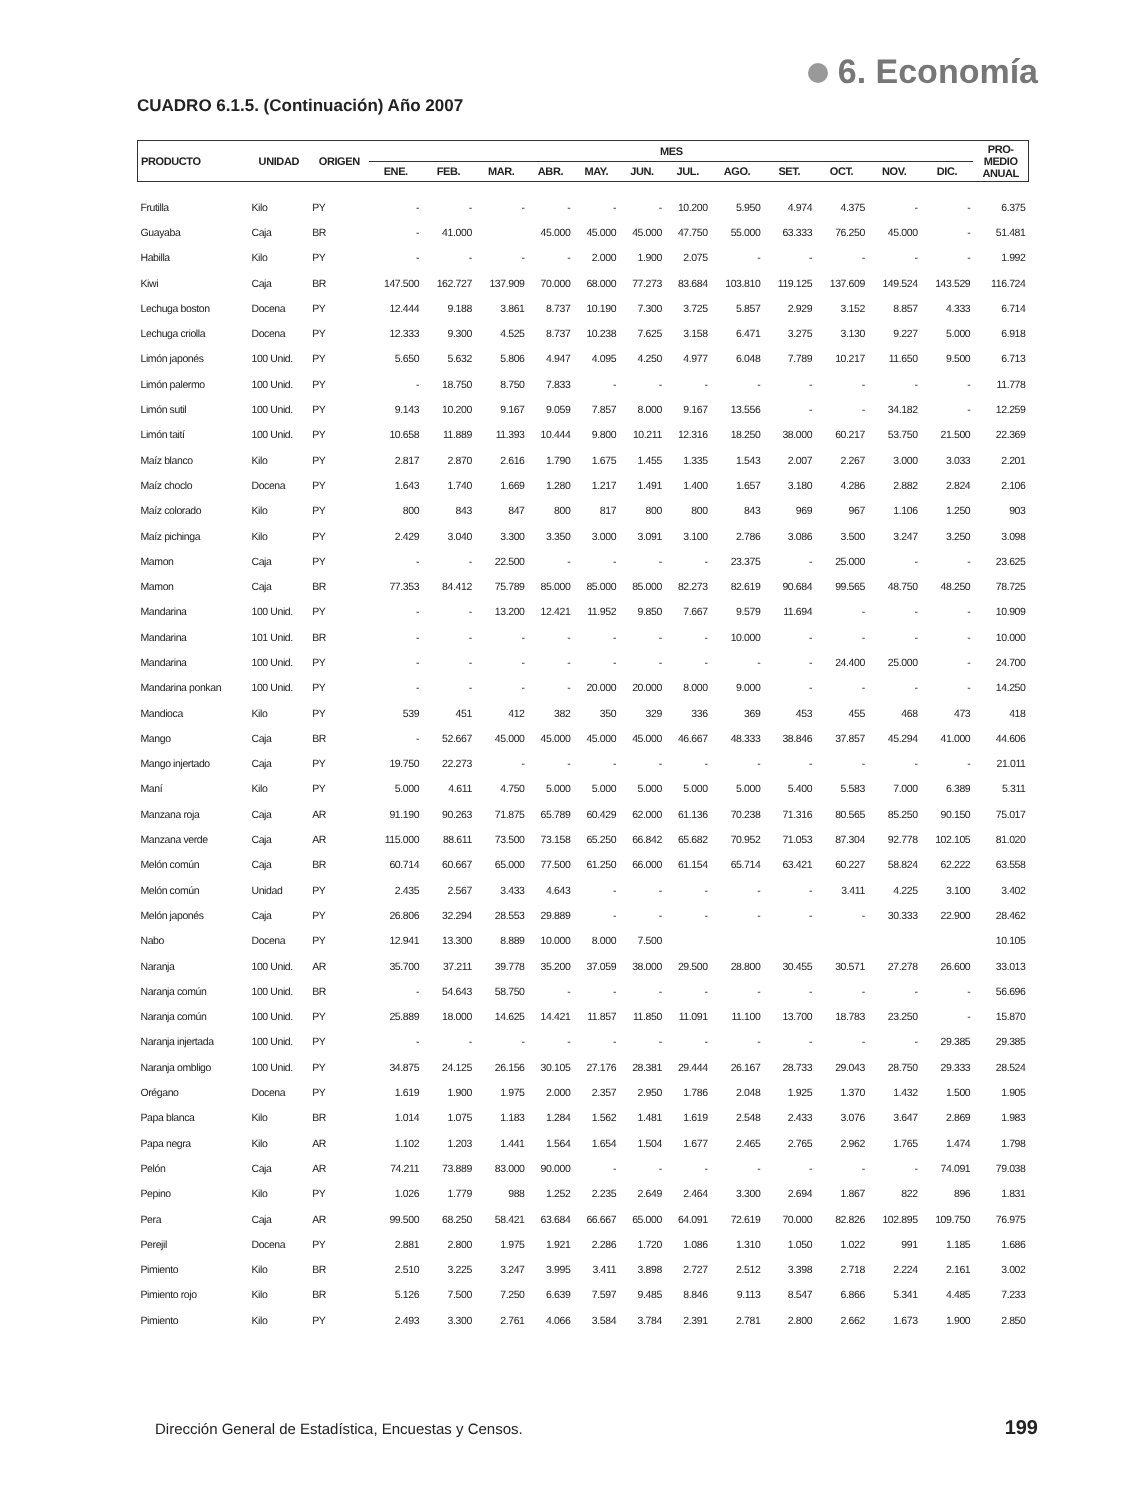6. Economía
CUADRO 6.1.5. (Continuación) Año 2007
| PRODUCTO | UNIDAD | ORIGEN | MES | | | | | | | | | | | | PRO- MEDIO ANUAL |
| --- | --- | --- | --- | --- | --- | --- | --- | --- | --- | --- | --- | --- | --- | --- | --- |
| | | | ENE. | FEB. | MAR. | ABR. | MAY. | JUN. | JUL. | AGO. | SET. | OCT. | NOV. | DIC. | |
| Frutilla | Kilo | PY | - | - | - | - | - | - | 10.200 | 5.950 | 4.974 | 4.375 | - | - | 6.375 |
| Guayaba | Caja | BR | - | 41.000 | | 45.000 | 45.000 | 45.000 | 47.750 | 55.000 | 63.333 | 76.250 | 45.000 | - | 51.481 |
| Habilla | Kilo | PY | - | - | - | - | 2.000 | 1.900 | 2.075 | - | - | - | - | - | 1.992 |
| Kiwi | Caja | BR | 147.500 | 162.727 | 137.909 | 70.000 | 68.000 | 77.273 | 83.684 | 103.810 | 119.125 | 137.609 | 149.524 | 143.529 | 116.724 |
| Lechuga boston | Docena | PY | 12.444 | 9.188 | 3.861 | 8.737 | 10.190 | 7.300 | 3.725 | 5.857 | 2.929 | 3.152 | 8.857 | 4.333 | 6.714 |
| Lechuga criolla | Docena | PY | 12.333 | 9.300 | 4.525 | 8.737 | 10.238 | 7.625 | 3.158 | 6.471 | 3.275 | 3.130 | 9.227 | 5.000 | 6.918 |
| Limón japonés | 100 Unid. | PY | 5.650 | 5.632 | 5.806 | 4.947 | 4.095 | 4.250 | 4.977 | 6.048 | 7.789 | 10.217 | 11.650 | 9.500 | 6.713 |
| Limón palermo | 100 Unid. | PY | - | 18.750 | 8.750 | 7.833 | - | - | - | - | - | - | - | - | 11.778 |
| Limón sutil | 100 Unid. | PY | 9.143 | 10.200 | 9.167 | 9.059 | 7.857 | 8.000 | 9.167 | 13.556 | - | - | 34.182 | - | 12.259 |
| Limón taití | 100 Unid. | PY | 10.658 | 11.889 | 11.393 | 10.444 | 9.800 | 10.211 | 12.316 | 18.250 | 38.000 | 60.217 | 53.750 | 21.500 | 22.369 |
| Maíz blanco | Kilo | PY | 2.817 | 2.870 | 2.616 | 1.790 | 1.675 | 1.455 | 1.335 | 1.543 | 2.007 | 2.267 | 3.000 | 3.033 | 2.201 |
| Maíz choclo | Docena | PY | 1.643 | 1.740 | 1.669 | 1.280 | 1.217 | 1.491 | 1.400 | 1.657 | 3.180 | 4.286 | 2.882 | 2.824 | 2.106 |
| Maíz colorado | Kilo | PY | 800 | 843 | 847 | 800 | 817 | 800 | 800 | 843 | 969 | 967 | 1.106 | 1.250 | 903 |
| Maíz pichinga | Kilo | PY | 2.429 | 3.040 | 3.300 | 3.350 | 3.000 | 3.091 | 3.100 | 2.786 | 3.086 | 3.500 | 3.247 | 3.250 | 3.098 |
| Mamon | Caja | PY | - | - | 22.500 | - | - | - | - | 23.375 | - | 25.000 | - | - | 23.625 |
| Mamon | Caja | BR | 77.353 | 84.412 | 75.789 | 85.000 | 85.000 | 85.000 | 82.273 | 82.619 | 90.684 | 99.565 | 48.750 | 48.250 | 78.725 |
| Mandarina | 100 Unid. | PY | - | - | 13.200 | 12.421 | 11.952 | 9.850 | 7.667 | 9.579 | 11.694 | - | - | - | 10.909 |
| Mandarina | 101 Unid. | BR | - | - | - | - | - | - | - | 10.000 | - | - | - | - | 10.000 |
| Mandarina | 100 Unid. | PY | - | - | - | - | - | - | - | - | - | 24.400 | 25.000 | - | 24.700 |
| Mandarina ponkan | 100 Unid. | PY | - | - | - | - | 20.000 | 20.000 | 8.000 | 9.000 | - | - | - | - | 14.250 |
| Mandioca | Kilo | PY | 539 | 451 | 412 | 382 | 350 | 329 | 336 | 369 | 453 | 455 | 468 | 473 | 418 |
| Mango | Caja | BR | - | 52.667 | 45.000 | 45.000 | 45.000 | 45.000 | 46.667 | 48.333 | 38.846 | 37.857 | 45.294 | 41.000 | 44.606 |
| Mango injertado | Caja | PY | 19.750 | 22.273 | - | - | - | - | - | - | - | - | - | - | 21.011 |
| Maní | Kilo | PY | 5.000 | 4.611 | 4.750 | 5.000 | 5.000 | 5.000 | 5.000 | 5.000 | 5.400 | 5.583 | 7.000 | 6.389 | 5.311 |
| Manzana roja | Caja | AR | 91.190 | 90.263 | 71.875 | 65.789 | 60.429 | 62.000 | 61.136 | 70.238 | 71.316 | 80.565 | 85.250 | 90.150 | 75.017 |
| Manzana verde | Caja | AR | 115.000 | 88.611 | 73.500 | 73.158 | 65.250 | 66.842 | 65.682 | 70.952 | 71.053 | 87.304 | 92.778 | 102.105 | 81.020 |
| Melón común | Caja | BR | 60.714 | 60.667 | 65.000 | 77.500 | 61.250 | 66.000 | 61.154 | 65.714 | 63.421 | 60.227 | 58.824 | 62.222 | 63.558 |
| Melón común | Unidad | PY | 2.435 | 2.567 | 3.433 | 4.643 | - | - | - | - | - | 3.411 | 4.225 | 3.100 | 3.402 |
| Melón japonés | Caja | PY | 26.806 | 32.294 | 28.553 | 29.889 | - | - | - | - | - | - | 30.333 | 22.900 | 28.462 |
| Nabo | Docena | PY | 12.941 | 13.300 | 8.889 | 10.000 | 8.000 | 7.500 | | | | | | | 10.105 |
| Naranja | 100 Unid. | AR | 35.700 | 37.211 | 39.778 | 35.200 | 37.059 | 38.000 | 29.500 | 28.800 | 30.455 | 30.571 | 27.278 | 26.600 | 33.013 |
| Naranja común | 100 Unid. | BR | - | 54.643 | 58.750 | - | - | - | - | - | - | - | - | - | 56.696 |
| Naranja común | 100 Unid. | PY | 25.889 | 18.000 | 14.625 | 14.421 | 11.857 | 11.850 | 11.091 | 11.100 | 13.700 | 18.783 | 23.250 | - | 15.870 |
| Naranja injertada | 100 Unid. | PY | - | - | - | - | - | - | - | - | - | - | - | 29.385 | 29.385 |
| Naranja ombligo | 100 Unid. | PY | 34.875 | 24.125 | 26.156 | 30.105 | 27.176 | 28.381 | 29.444 | 26.167 | 28.733 | 29.043 | 28.750 | 29.333 | 28.524 |
| Orégano | Docena | PY | 1.619 | 1.900 | 1.975 | 2.000 | 2.357 | 2.950 | 1.786 | 2.048 | 1.925 | 1.370 | 1.432 | 1.500 | 1.905 |
| Papa blanca | Kilo | BR | 1.014 | 1.075 | 1.183 | 1.284 | 1.562 | 1.481 | 1.619 | 2.548 | 2.433 | 3.076 | 3.647 | 2.869 | 1.983 |
| Papa negra | Kilo | AR | 1.102 | 1.203 | 1.441 | 1.564 | 1.654 | 1.504 | 1.677 | 2.465 | 2.765 | 2.962 | 1.765 | 1.474 | 1.798 |
| Pelón | Caja | AR | 74.211 | 73.889 | 83.000 | 90.000 | - | - | - | - | - | - | - | 74.091 | 79.038 |
| Pepino | Kilo | PY | 1.026 | 1.779 | 988 | 1.252 | 2.235 | 2.649 | 2.464 | 3.300 | 2.694 | 1.867 | 822 | 896 | 1.831 |
| Pera | Caja | AR | 99.500 | 68.250 | 58.421 | 63.684 | 66.667 | 65.000 | 64.091 | 72.619 | 70.000 | 82.826 | 102.895 | 109.750 | 76.975 |
| Perejil | Docena | PY | 2.881 | 2.800 | 1.975 | 1.921 | 2.286 | 1.720 | 1.086 | 1.310 | 1.050 | 1.022 | 991 | 1.185 | 1.686 |
| Pimiento | Kilo | BR | 2.510 | 3.225 | 3.247 | 3.995 | 3.411 | 3.898 | 2.727 | 2.512 | 3.398 | 2.718 | 2.224 | 2.161 | 3.002 |
| Pimiento rojo | Kilo | BR | 5.126 | 7.500 | 7.250 | 6.639 | 7.597 | 9.485 | 8.846 | 9.113 | 8.547 | 6.866 | 5.341 | 4.485 | 7.233 |
| Pimiento | Kilo | PY | 2.493 | 3.300 | 2.761 | 4.066 | 3.584 | 3.784 | 2.391 | 2.781 | 2.800 | 2.662 | 1.673 | 1.900 | 2.850 |
Dirección General de Estadística, Encuestas y Censos.
199